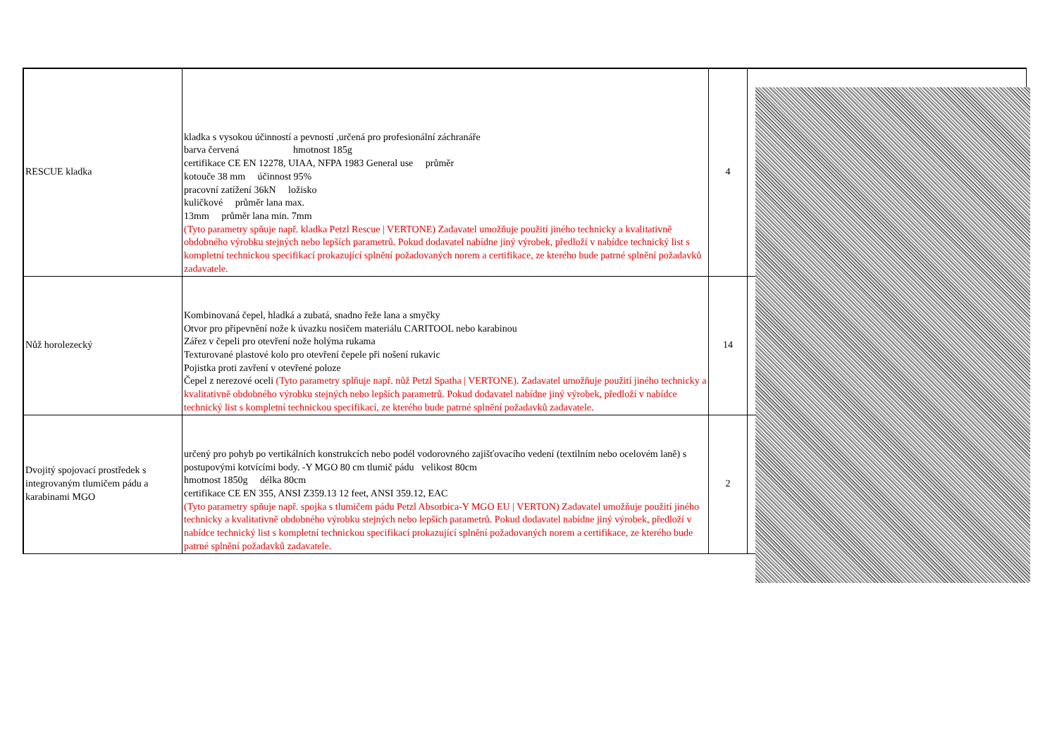| RESCUE kladka | kladka s vysokou účinností a pevností ,určená pro profesionální záchranáře barva červená hmotnost 185g certifikace CE EN 12278, UIAA, NFPA 1983 General use průměr kotouče 38 mm účinnost 95% pracovní zatížení 36kN ložisko kuličkové průměr lana max. 13mm průměr lana min. 7mm (Tyto parametry spňuje např. kladka Petzl Rescue / VERTONE) Zadavatel umožňuje použití jiného technicky a kvalitativně obdobného výrobku stejných nebo lepších parametrů. Pokud dodavatel nabídne jiný výrobek, předloží v nabídce technický list s kompletní technickou specifikací prokazující splnění požadovaných norem a certifikace, ze kterého bude patrné splnění požadavků zadavatele. | 4 | |
| Nůž horolezecký | Kombinovaná čepel, hladká a zubatá, snadno řeže lana a smyčky Otvor pro připevnění nože k úvazku nosičem materiálu CARITOOL nebo karabinou Zářez v čepeli pro otevření nože holýma rukama Texturované plastové kolo pro otevření čepele při nošení rukavic Pojistka proti zavření v otevřené poloze Čepel z nerezové oceli (Tyto parametry splňuje např. nůž Petzl Spatha / VERTONE). Zadavatel umožňuje použití jiného technicky a kvalitativně obdobného výrobku stejných nebo lepších parametrů. Pokud dodavatel nabídne jiný výrobek, předloží v nabídce technický list s kompletní technickou specifikací, ze kterého bude patrné splnění požadavků zadavatele. | 14 | |
| Dvojitý spojovací prostředek s integrovaným tlumičem pádu a karabinami MGO | určený pro pohyb po vertikálních konstrukcích nebo podél vodorovného zajišťovacího vedení (textilním nebo ocelovém laně) s postupovými kotvícími body. -Y MGO 80 cm tlumič pádu velikost 80cm hmotnost 1850g délka 80cm certifikace CE EN 355, ANSI Z359.13 12 feet, ANSI 359.12, EAC (Tyto parametry spňuje např. spojka s tlumičem pádu Petzl Absorbica-Y MGO EU / VERTON) Zadavatel umožňuje použití jiného technicky a kvalitativně obdobného výrobku stejných nebo lepších parametrů. Pokud dodavatel nabídne jiný výrobek, předloží v nabídce technický list s kompletní technickou specifikací prokazující splnění požadovaných norem a certifikace, ze kterého bude patrné splnění požadavků zadavatele. | 2 | |